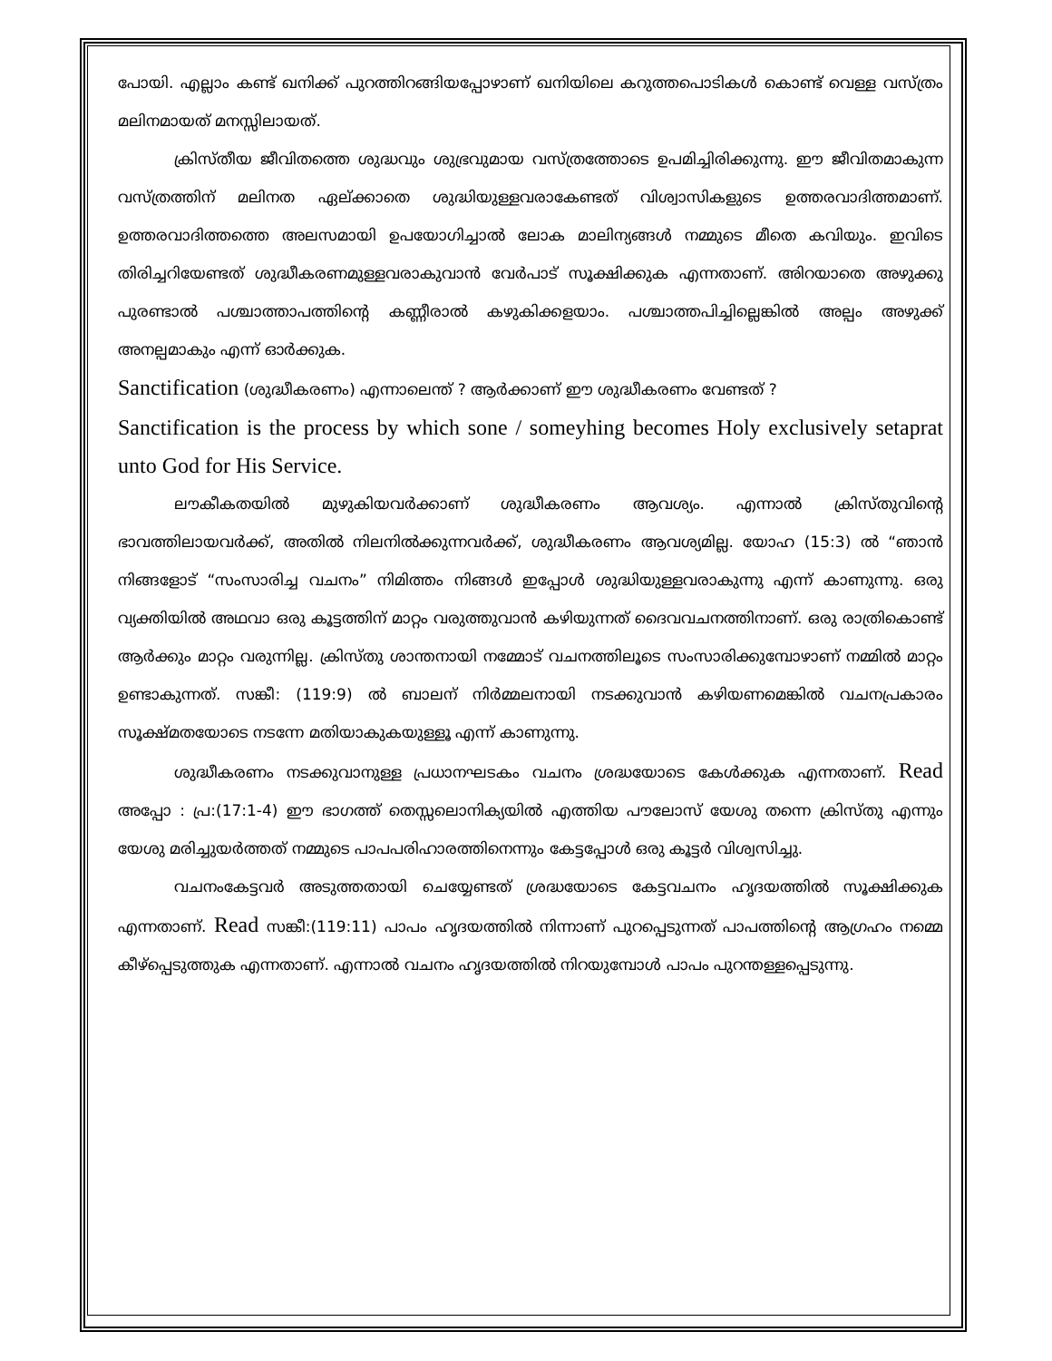പോയി. എല്ലാം കണ്ട് ഖനിക്ക് പുറത്തിറങ്ങിയപ്പോഴാണ് ഖനിയിലെ കറുത്തപൊടികൾ കൊണ്ട് വെള്ള വസ്ത്രം മലിനമായത് മനസ്സിലായത്.
ക്രിസ്തീയ ജീവിതത്തെ ശുദ്ധവും ശുഭ്രവുമായ വസ്ത്രത്തോടെ ഉപമിച്ചിരിക്കുന്നു. ഈ ജീവിതമാകുന്ന വസ്ത്രത്തിന് മലിനത ഏല്ക്കാതെ ശുദ്ധിയുള്ളവരാകേണ്ടത് വിശ്വാസികളുടെ ഉത്തരവാദിത്തമാണ്. ഉത്തരവാദിത്തത്തെ അലസമായി ഉപയോഗിച്ചാൽ ലോക മാലിന്യങ്ങൾ നമ്മുടെ മീതെ കവിയും. ഇവിടെ തിരിച്ചറിയേണ്ടത് ശുദ്ധീകരണമുള്ളവരാകുവാൻ വേർപാട് സൂക്ഷിക്കുക എന്നതാണ്. അിറയാതെ അഴുക്കു പുരണ്ടാൽ പശ്ചാത്താപത്തിന്റെ കണ്ണീരാൽ കഴുകിക്കളയാം. പശ്ചാത്തപിച്ചില്ലെങ്കിൽ അല്പം അഴുക്ക് അനല്പമാകും എന്ന് ഓർക്കുക.
Sanctification (ശുദ്ധീകരണം) എന്നാലെന്ത് ? ആർക്കാണ് ഈ ശുദ്ധീകരണം വേണ്ടത് ?
Sanctification is the process by which sone / someyhing becomes Holy exclusively setaprat unto God for His Service.
ലൗകീകതയിൽ മുഴുകിയവർക്കാണ് ശുദ്ധീകരണം ആവശ്യം. എന്നാൽ ക്രിസ്തുവിന്റെ ഭാവത്തിലായവർക്ക്, അതിൽ നിലനിൽക്കുന്നവർക്ക്, ശുദ്ധീകരണം ആവശ്യമില്ല. യോഹ (15:3) ൽ “ഞാൻ നിങ്ങളോട് “സംസാരിച്ച വചനം” നിമിത്തം നിങ്ങൾ ഇപ്പോൾ ശുദ്ധിയുള്ളവരാകുന്നു എന്ന് കാണുന്നു. ഒരു വ്യക്തിയിൽ അഥവാ ഒരു കൂട്ടത്തിന് മാറ്റം വരുത്തുവാൻ കഴിയുന്നത് ദൈവവചനത്തിനാണ്. ഒരു രാത്രികൊണ്ട് ആർക്കും മാറ്റം വരുന്നില്ല. ക്രിസ്തു ശാന്തനായി നമ്മോട് വചനത്തിലൂടെ സംസാരിക്കുമ്പോഴാണ് നമ്മിൽ മാറ്റം ഉണ്ടാകുന്നത്. സങ്കീ: (119:9) ൽ ബാലന് നിർമ്മലനായി നടക്കുവാൻ കഴിയണമെങ്കിൽ വചനപ്രകാരം സൂക്ഷ്മതയോടെ നടന്നേ മതിയാകുകയുള്ളൂ എന്ന് കാണുന്നു.
ശുദ്ധീകരണം നടക്കുവാനുള്ള പ്രധാനഘടകം വചനം ശ്രദ്ധയോടെ കേൾക്കുക എന്നതാണ്. Read അപ്പോ : പ്ര:(17:1-4) ഈ ഭാഗത്ത് തെസ്സലൊനിക്യയിൽ എത്തിയ പൗലോസ് യേശു തന്നെ ക്രിസ്തു എന്നും യേശു മരിച്ചുയർത്തത് നമ്മുടെ പാപപരിഹാരത്തിനെന്നും കേട്ടപ്പോൾ ഒരു കൂട്ടർ വിശ്വസിച്ചു.
വചനംകേട്ടവർ അടുത്തതായി ചെയ്യേണ്ടത് ശ്രദ്ധയോടെ കേട്ടവചനം ഹൃദയത്തിൽ സൂക്ഷിക്കുക എന്നതാണ്. Read സങ്കീ:(119:11) പാപം ഹൃദയത്തിൽ നിന്നാണ് പുറപ്പെടുന്നത് പാപത്തിന്റെ ആഗ്രഹം നമ്മെ കീഴ്പ്പെടുത്തുക എന്നതാണ്. എന്നാൽ വചനം ഹൃദയത്തിൽ നിറയുമ്പോൾ പാപം പുറന്തള്ളപ്പെടുന്നു.